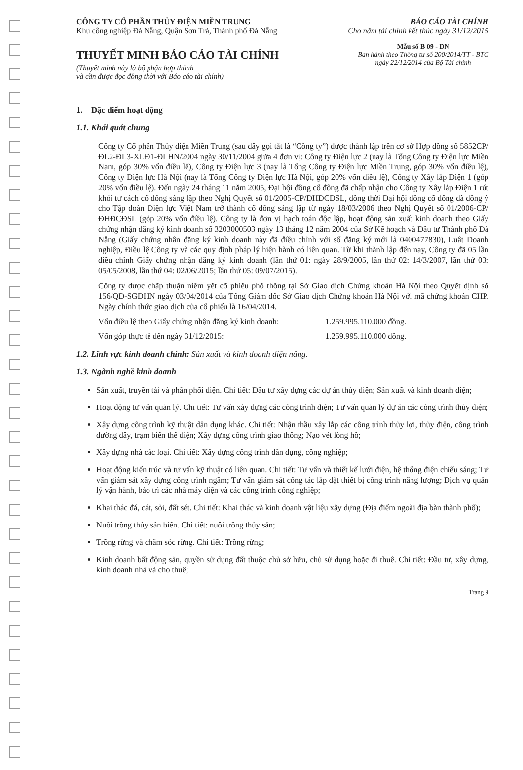CÔNG TY CỔ PHẦN THỦY ĐIỆN MIỀN TRUNG
Khu công nghiệp Đà Nẵng, Quận Sơn Trà, Thành phố Đà Nẵng
BÁO CÁO TÀI CHÍNH
Cho năm tài chính kết thúc ngày 31/12/2015
THUYẾT MINH BÁO CÁO TÀI CHÍNH
(Thuyết minh này là bộ phận hợp thành
và cần được đọc đồng thời với Báo cáo tài chính)
Mẫu số B 09 - DN
Ban hành theo Thông tư số 200/2014/TT - BTC
ngày 22/12/2014 của Bộ Tài chính
1. Đặc điểm hoạt động
1.1. Khái quát chung
Công ty Cổ phần Thủy điện Miền Trung (sau đây gọi tắt là “Công ty”) được thành lập trên cơ sở Hợp đồng số 5852CP/ĐL2-ĐL3-XLĐ1-ĐLHN/2004 ngày 30/11/2004 giữa 4 đơn vị: Công ty Điện lực 2 (nay là Tổng Công ty Điện lực Miền Nam, góp 30% vốn điều lệ), Công ty Điện lực 3 (nay là Tổng Công ty Điện lực Miền Trung, góp 30% vốn điều lệ), Công ty Điện lực Hà Nội (nay là Tổng Công ty Điện lực Hà Nội, góp 20% vốn điều lệ), Công ty Xây lắp Điện 1 (góp 20% vốn điều lệ). Đến ngày 24 tháng 11 năm 2005, Đại hội đồng cổ đông đã chấp nhận cho Công ty Xây lắp Điện 1 rút khỏi tư cách cổ đông sáng lập theo Nghị Quyết số 01/2005-CP/ĐHĐCĐSL, đồng thời Đại hội đồng cổ đông đã đồng ý cho Tập đoàn Điện lực Việt Nam trở thành cổ đông sáng lập từ ngày 18/03/2006 theo Nghị Quyết số 01/2006-CP/ĐHĐCĐSL (góp 20% vốn điều lệ). Công ty là đơn vị hạch toán độc lập, hoạt động sản xuất kinh doanh theo Giấy chứng nhận đăng ký kinh doanh số 3203000503 ngày 13 tháng 12 năm 2004 của Sở Kế hoạch và Đầu tư Thành phố Đà Nẵng (Giấy chứng nhận đăng ký kinh doanh này đã điều chỉnh với số đăng ký mới là 0400477830), Luật Doanh nghiệp, Điều lệ Công ty và các quy định pháp lý hiện hành có liên quan. Từ khi thành lập đến nay, Công ty đã 05 lần điều chỉnh Giấy chứng nhận đăng ký kinh doanh (lần thứ 01: ngày 28/9/2005, lần thứ 02: 14/3/2007, lần thứ 03: 05/05/2008, lần thứ 04: 02/06/2015; lần thứ 05: 09/07/2015).
Công ty được chấp thuận niêm yết cổ phiếu phổ thông tại Sở Giao dịch Chứng khoán Hà Nội theo Quyết định số 156/QĐ-SGDHN ngày 03/04/2014 của Tổng Giám đốc Sở Giao dịch Chứng khoán Hà Nội với mã chứng khoán CHP. Ngày chính thức giao dịch của cổ phiếu là 16/04/2014.
Vốn điều lệ theo Giấy chứng nhận đăng ký kinh doanh: 1.259.995.110.000 đồng.
Vốn góp thực tế đến ngày 31/12/2015: 1.259.995.110.000 đồng.
1.2. Lĩnh vực kinh doanh chính: Sản xuất và kinh doanh điện năng.
1.3. Ngành nghề kinh doanh
Sản xuất, truyền tải và phân phối điện. Chi tiết: Đầu tư xây dựng các dự án thủy điện; Sản xuất và kinh doanh điện;
Hoạt động tư vấn quản lý. Chi tiết: Tư vấn xây dựng các công trình điện; Tư vấn quản lý dự án các công trình thủy điện;
Xây dựng công trình kỹ thuật dân dụng khác. Chi tiết: Nhận thầu xây lắp các công trình thủy lợi, thủy điện, công trình đường dây, trạm biến thế điện; Xây dựng công trình giao thông; Nạo vét lòng hồ;
Xây dựng nhà các loại. Chi tiết: Xây dựng công trình dân dụng, công nghiệp;
Hoạt động kiến trúc và tư vấn kỹ thuật có liên quan. Chi tiết: Tư vấn và thiết kế lưới điện, hệ thống điện chiếu sáng; Tư vấn giám sát xây dựng công trình ngầm; Tư vấn giám sát công tác lắp đặt thiết bị công trình năng lượng; Dịch vụ quản lý vận hành, bảo trì các nhà máy điện và các công trình công nghiệp;
Khai thác đá, cát, sỏi, đất sét. Chi tiết: Khai thác và kinh doanh vật liệu xây dựng (Địa điểm ngoài địa bàn thành phố);
Nuôi trồng thủy sản biển. Chi tiết: nuôi trồng thủy sản;
Trồng rừng và chăm sóc rừng. Chi tiết: Trồng rừng;
Kinh doanh bất động sản, quyền sử dụng đất thuộc chủ sở hữu, chủ sử dụng hoặc đi thuê. Chi tiết: Đầu tư, xây dựng, kinh doanh nhà và cho thuê;
Trang 9